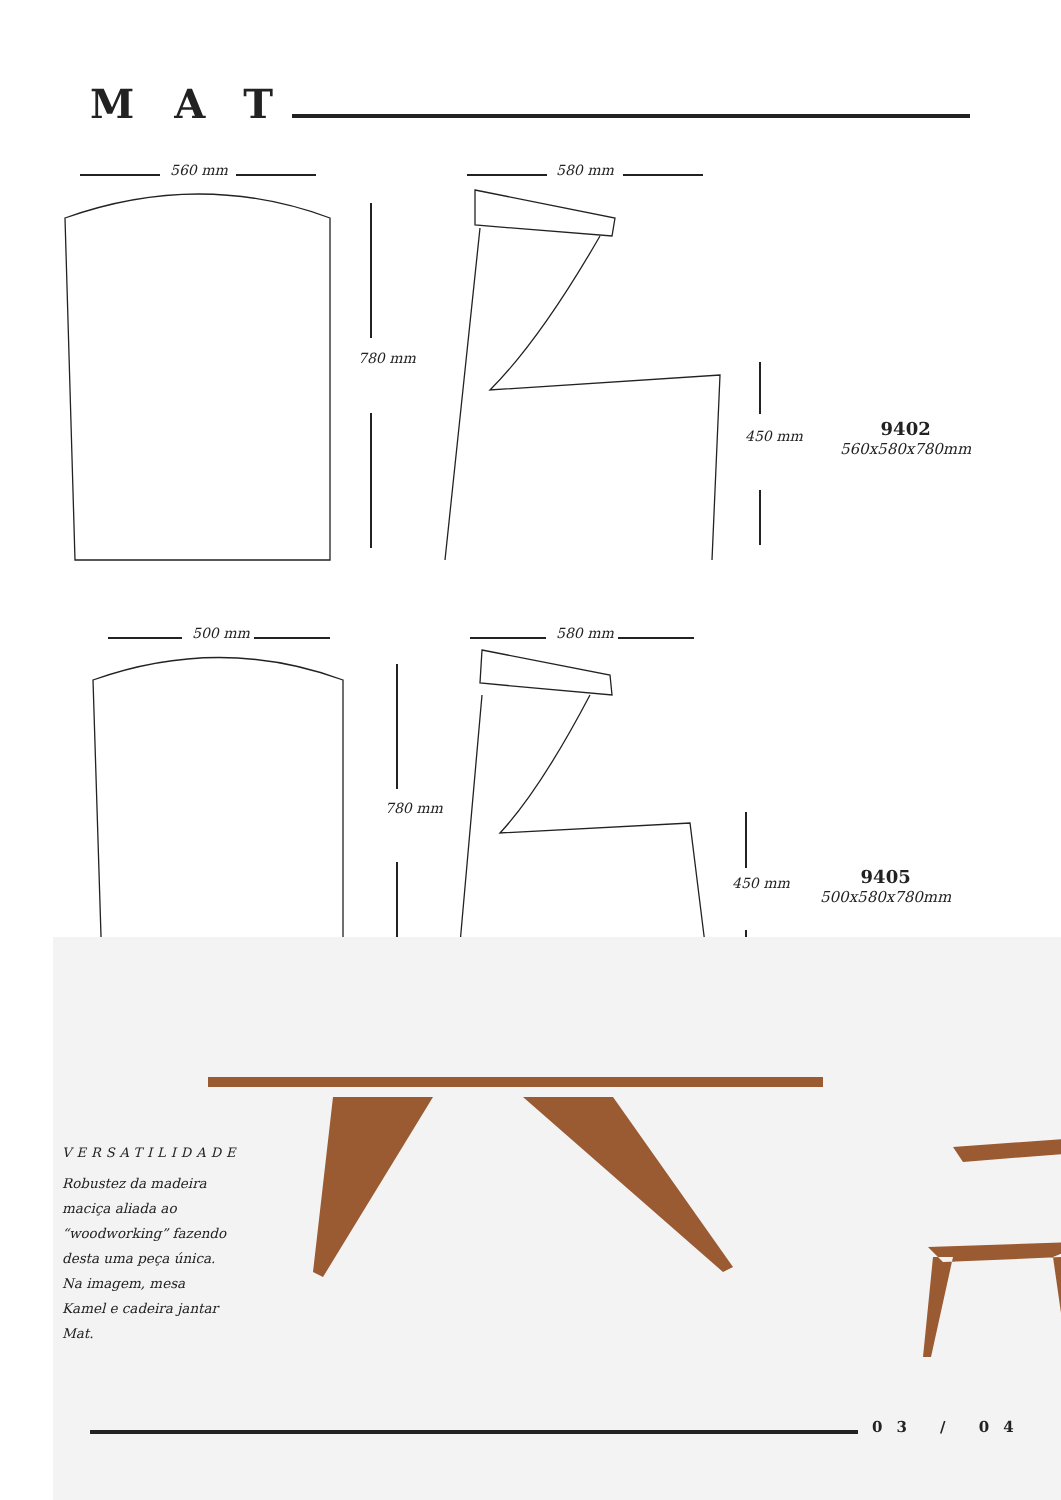MAT
560 mm 580 mm
780 mm
450 mm 9402
560x580x780mm
500 mm 580 mm
780 mm
450 mm 9405
500x580x780mm
VERSATILIDADE
Robustez da madeira maciça aliada ao “woodworking” fazendo desta uma peça única. Na imagem, mesa Kamel e cadeira jantar Mat.
03 / 04